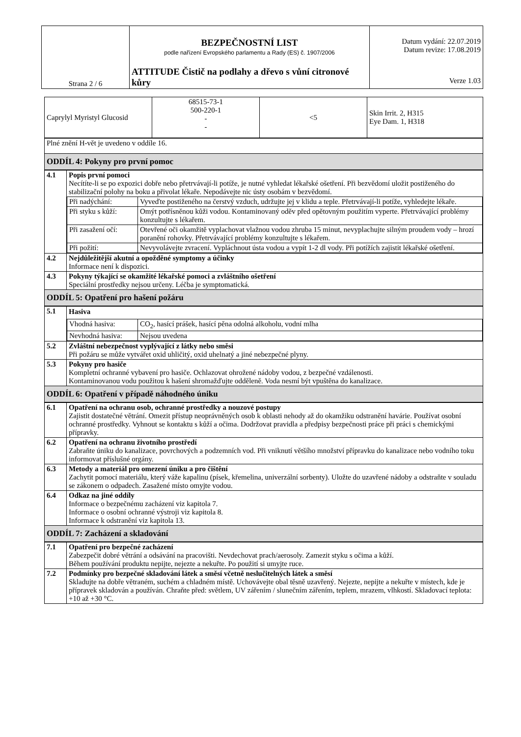| Strana 2 / 6 | BEZPEČNOSTNÍ LIST podle nařízení Evropského parlamentu a Rady (ES) č. 1907/2006 ATTITUDE Čistič na podlahy a dřevo s vůní citronové kůry | Datum vydání: 22.07.2019 Datum revize: 17.08.2019 Verze 1.03 |
| / Caprylyl Myristyl Glucosid / 68515-73-1 500-220-1 - - / <5 / Skin Irrit. 2, H315 Eye Dam. 1, H318 / | |
| Plné znění H-vět je uvedeno v oddíle 16. | |
| ODDÍL 4: Pokyny pro první pomoc | |
| 4.1 | Popis první pomoci Necítíte-li se po expozici dobře nebo přetrvávají-li potíže, je nutné vyhledat lékařské ošetření. Při bezvědomí uložit postiženého do stabilizační polohy na boku a přivolat lékaře. Nepodávejte nic ústy osobám v bezvědomí. / Při nadýchání: / Vyveďte postiženého na čerstvý vzduch, udržujte jej v klidu a teple. Přetrvávají-li potíže, vyhledejte lékaře. / / Při styku s kůží: / Omýt potřísněnou kůži vodou. Kontaminovaný oděv před opětovným použitím vyperte. Přetrvávající problémy konzultujte s lékařem. / / Při zasažení očí: / Otevřené oči okamžitě vyplachovat vlažnou vodou zhruba 15 minut, nevyplachujte silným proudem vody – hrozí poranění rohovky. Přetrvávající problémy konzultujte s lékařem. / / Při požití: / Nevyvolávejte zvracení. Vypláchnout ústa vodou a vypít 1-2 dl vody. Při potížích zajistit lékařské ošetření. / |
| 4.2 | Nejdůležitější akutní a opožděné symptomy a účinky Informace není k dispozici. |
| 4.3 | Pokyny týkající se okamžité lékařské pomoci a zvláštního ošetření Speciální prostředky nejsou určeny. Léčba je symptomatická. |
| ODDÍL 5: Opatření pro hašení požáru | |
| 5.1 | Hasiva / Vhodná hasiva: / CO<sub>2</sub>, hasící prášek, hasící pěna odolná alkoholu, vodní mlha / / Nevhodná hasiva: / Nejsou uvedena / |
| 5.2 | Zvláštní nebezpečnost vyplývající z látky nebo směsi Při požáru se může vytvářet oxid uhličitý, oxid uhelnatý a jiné nebezpečné plyny. |
| 5.3 | Pokyny pro hasiče Kompletní ochranné vybavení pro hasiče. Ochlazovat ohrožené nádoby vodou, z bezpečné vzdálenosti. Kontaminovanou vodu použitou k hašení shromažďujte odděleně. Voda nesmí být vpuštěna do kanalizace. |
| ODDÍL 6: Opatření v případě náhodného úniku | |
| 6.1 | Opatření na ochranu osob, ochranné prostředky a nouzové postupy Zajistit dostatečné větrání. Omezit přístup neoprávněných osob k oblasti nehody až do okamžiku odstranění havárie. Používat osobní ochranné prostředky. Vyhnout se kontaktu s kůží a očima. Dodržovat pravidla a předpisy bezpečnosti práce při práci s chemickými přípravky. |
| 6.2 | Opatření na ochranu životního prostředí Zabraňte úniku do kanalizace, povrchových a podzemních vod. Při vniknutí většího množství přípravku do kanalizace nebo vodního toku informovat příslušné orgány. |
| 6.3 | Metody a materiál pro omezení úniku a pro čištění Zachytit pomocí materiálu, který váže kapalinu (písek, křemelina, univerzální sorbenty). Uložte do uzavřené nádoby a odstraňte v souladu se zákonem o odpadech. Zasažené místo omyjte vodou. |
| 6.4 | Odkaz na jiné oddíly Informace o bezpečnému zacházení viz kapitola 7. Informace o osobní ochranné výstroji viz kapitola 8. Informace k odstranění viz kapitola 13. |
| ODDÍL 7: Zacházení a skladování | |
| 7.1 | Opatření pro bezpečné zacházení Zabezpečit dobré větrání a odsávání na pracovišti. Nevdechovat prach/aerosoly. Zamezit styku s očima a kůží. Během používání produktu nepijte, nejezte a nekuřte. Po použití si umyjte ruce. |
| 7.2 | Podmínky pro bezpečné skladování látek a směsí včetně neslučitelných látek a směsí Skladujte na dobře větraném, suchém a chladném místě. Uchovávejte obal těsně uzavřený. Nejezte, nepijte a nekuřte v místech, kde je přípravek skladován a používán. Chraňte před: světlem, UV zářením / slunečním zářením, teplem, mrazem, vlhkostí. Skladovací teplota: +10 až +30 °C. |